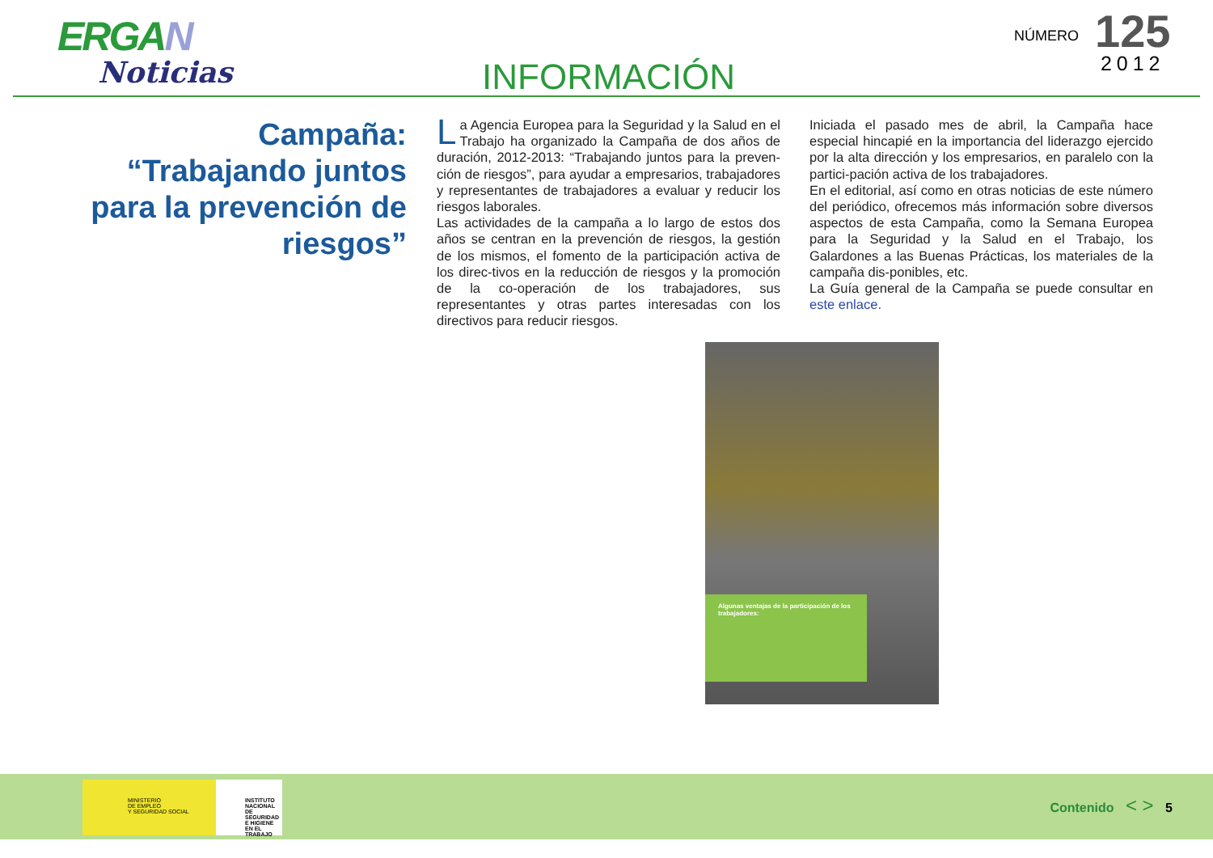ERGAN
Noticias
INFORMACIÓN
NÚMERO
125
2012
Campaña: “Trabajando juntos para la prevención de riesgos”
La Agencia Europea para la Seguridad y la Salud en el Trabajo ha organizado la Campaña de dos años de duración, 2012-2013: “Trabajando juntos para la preven-ción de riesgos”, para ayudar a empresarios, trabajadores y representantes de trabajadores a evaluar y reducir los riesgos laborales.
Las actividades de la campaña a lo largo de estos dos años se centran en la prevención de riesgos, la gestión de los mismos, el fomento de la participación activa de los direc-tivos en la reducción de riesgos y la promoción de la co-operación de los trabajadores, sus representantes y otras partes interesadas con los directivos para reducir riesgos.
Iniciada el pasado mes de abril, la Campaña hace especial hincapié en la importancia del liderazgo ejercido por la alta dirección y los empresarios, en paralelo con la partici-pación activa de los trabajadores.
En el editorial, así como en otras noticias de este número del periódico, ofrecemos más información sobre diversos aspectos de esta Campaña, como la Semana Europea para la Seguridad y la Salud en el Trabajo, los Galardones a las Buenas Prácticas, los materiales de la campaña dis-ponibles, etc.
La Guía general de la Campaña se puede consultar en este enlace.
Algunas ventajas de la participación de los trabajadores:
MINISTERIO
DE EMPLEO
Y SEGURIDAD SOCIAL
INSTITUTO NACIONAL
DE SEGURIDAD E HIGIENE
EN EL TRABAJO
Contenido < > 5